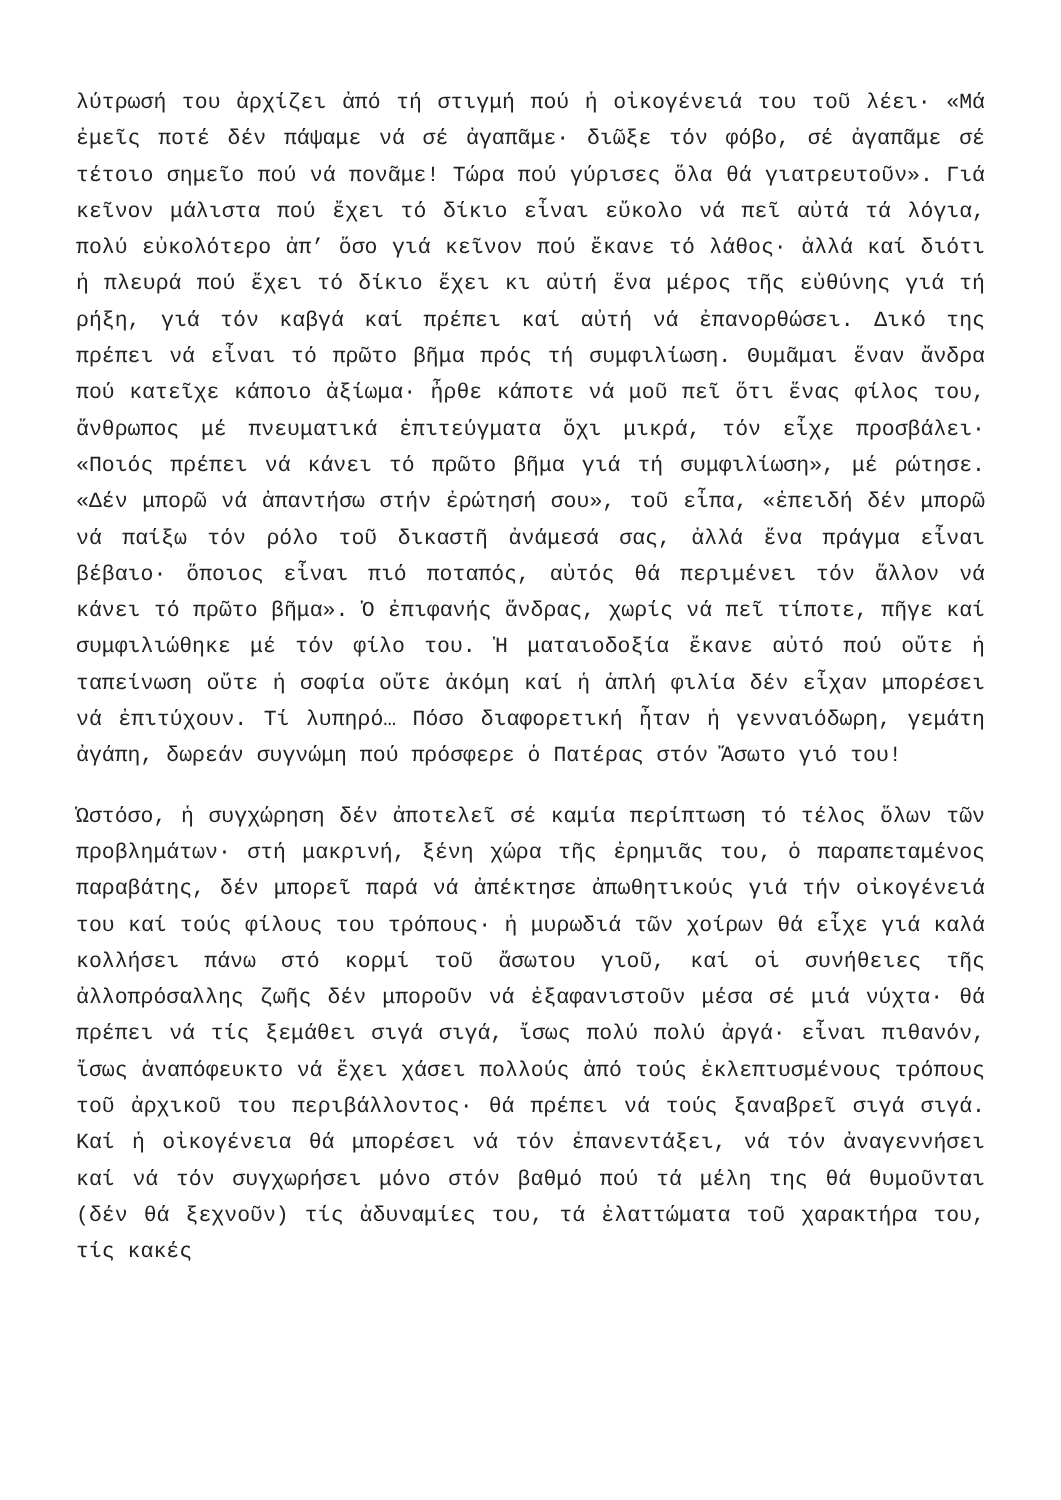λύτρωσή του ἀρχίζει ἀπό τή στιγμή πού ἡ οἰκογένειά του τοῦ λέει· «Μά ἐμεῖς ποτέ δέν πάψαμε νά σέ ἀγαπᾶμε· διῶξε τόν φόβο, σέ ἀγαπᾶμε σέ τέτοιο σημεῖο πού νά πονᾶμε! Τώρα πού γύρισες ὅλα θά γιατρευτοῦν». Γιά κεῖνον μάλιστα πού ἔχει τό δίκιο εἶναι εὔκολο νά πεῖ αὐτά τά λόγια, πολύ εὐκολότερο ἀπ’ ὅσο γιά κεῖνον πού ἔκανε τό λάθος· ἀλλά καί διότι ἡ πλευρά πού ἔχει τό δίκιο ἔχει κι αὐτή ἕνα μέρος τῆς εὐθύνης γιά τή ρήξη, γιά τόν καβγά καί πρέπει καί αὐτή νά ἐπανορθώσει. Δικό της πρέπει νά εἶναι τό πρῶτο βῆμα πρός τή συμφιλίωση. Θυμᾶμαι ἕναν ἄνδρα πού κατεῖχε κάποιο ἀξίωμα· ἦρθε κάποτε νά μοῦ πεῖ ὅτι ἕνας φίλος του, ἄνθρωπος μέ πνευματικά ἐπιτεύγματα ὄχι μικρά, τόν εἶχε προσβάλει· «Ποιός πρέπει νά κάνει τό πρῶτο βῆμα γιά τή συμφιλίωση», μέ ρώτησε. «Δέν μπορῶ νά ἀπαντήσω στήν ἐρώτησή σου», τοῦ εἶπα, «ἐπειδή δέν μπορῶ νά παίξω τόν ρόλο τοῦ δικαστῆ ἀνάμεσά σας, ἀλλά ἕνα πράγμα εἶναι βέβαιο· ὅποιος εἶναι πιό ποταπός, αὐτός θά περιμένει τόν ἄλλον νά κάνει τό πρῶτο βῆμα». Ὁ ἐπιφανής ἄνδρας, χωρίς νά πεῖ τίποτε, πῆγε καί συμφιλιώθηκε μέ τόν φίλο του. Ἡ ματαιοδοξία ἔκανε αὐτό πού οὔτε ἡ ταπείνωση οὔτε ἡ σοφία οὔτε ἀκόμη καί ἡ ἁπλή φιλία δέν εἶχαν μπορέσει νά ἐπιτύχουν. Τί λυπηρό… Πόσο διαφορετική ἦταν ἡ γενναιόδωρη, γεμάτη ἀγάπη, δωρεάν συγνώμη πού πρόσφερε ὁ Πατέρας στόν Ἄσωτο γιό του!
Ὡστόσο, ἡ συγχώρηση δέν ἀποτελεῖ σέ καμία περίπτωση τό τέλος ὅλων τῶν προβλημάτων· στή μακρινή, ξένη χώρα τῆς ἐρημιᾶς του, ὁ παραπεταμένος παραβάτης, δέν μπορεῖ παρά νά ἀπέκτησε ἀπωθητικούς γιά τήν οἰκογένειά του καί τούς φίλους του τρόπους· ἡ μυρωδιά τῶν χοίρων θά εἶχε γιά καλά κολλήσει πάνω στό κορμί τοῦ ἄσωτου γιοῦ, καί οἱ συνήθειες τῆς ἀλλοπρόσαλλης ζωῆς δέν μποροῦν νά ἐξαφανιστοῦν μέσα σέ μιά νύχτα· θά πρέπει νά τίς ξεμάθει σιγά σιγά, ἴσως πολύ πολύ ἀργά· εἶναι πιθανόν, ἴσως ἀναπόφευκτο νά ἔχει χάσει πολλούς ἀπό τούς ἐκλεπτυσμένους τρόπους τοῦ ἀρχικοῦ του περιβάλλοντος· θά πρέπει νά τούς ξαναβρεῖ σιγά σιγά. Καί ἡ οἰκογένεια θά μπορέσει νά τόν ἐπανεντάξει, νά τόν ἀναγεννήσει καί νά τόν συγχωρήσει μόνο στόν βαθμό πού τά μέλη της θά θυμοῦνται (δέν θά ξεχνοῦν) τίς ἀδυναμίες του, τά ἐλαττώματα τοῦ χαρακτήρα του, τίς κακές